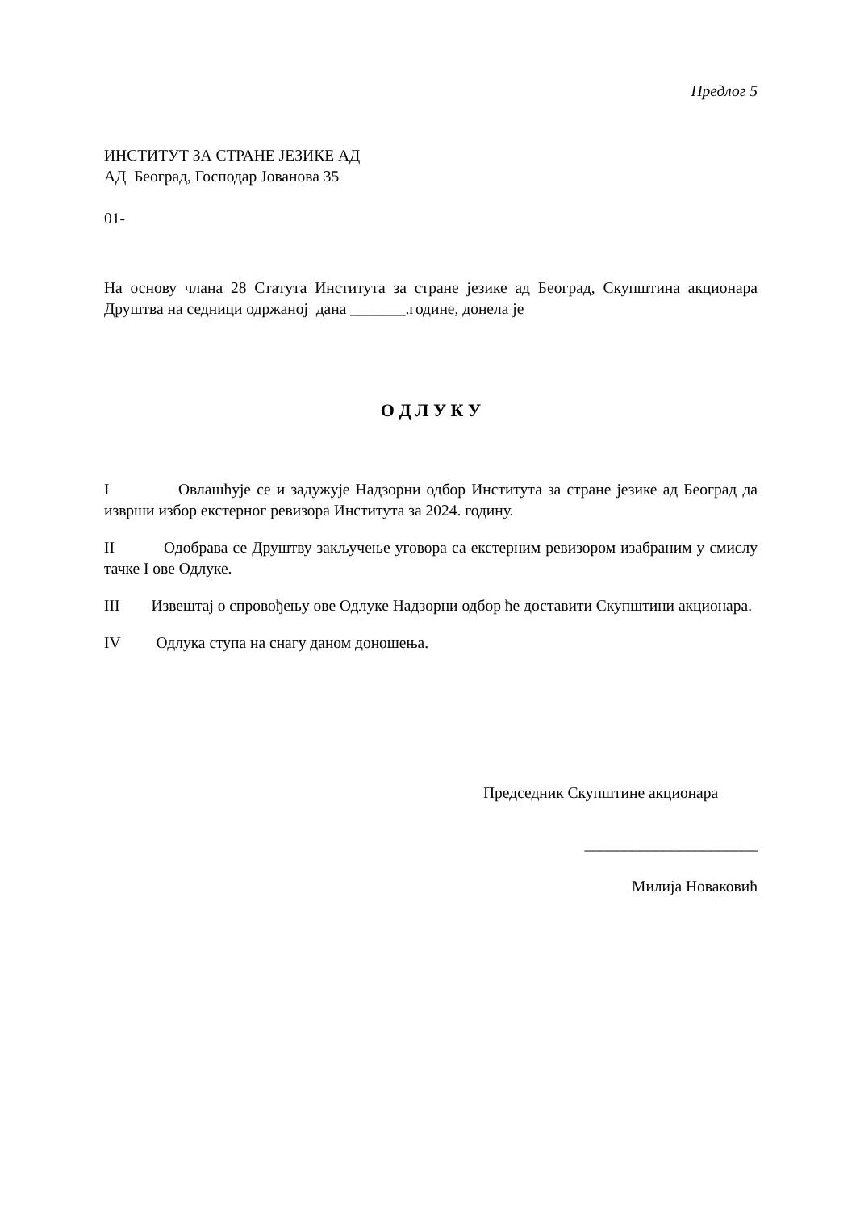Предлог 5
ИНСТИТУТ ЗА СТРАНЕ ЈЕЗИКЕ АД
АД Београд, Господар Јованова 35
01-
На основу члана 28 Статута Института за стране језике ад Београд, Скупштина акционара Друштва на седници одржаној дана _______.године, донела је
О Д Л У К У
I Овлашћује се и задужује Надзорни одбор Института за стране језике ад Београд да изврши избор екстерног ревизора Института за 2024. годину.
II Одобрава се Друштву закључење уговора са екстерним ревизором изабраним у смислу тачке I ове Одлуке.
III Извештај о спровођењу ове Одлуке Надзорни одбор ће доставити Скупштини акционара.
IV Одлука ступа на снагу даном доношења.
Председник Скупштине акционара
______________________
Милија Новаковић